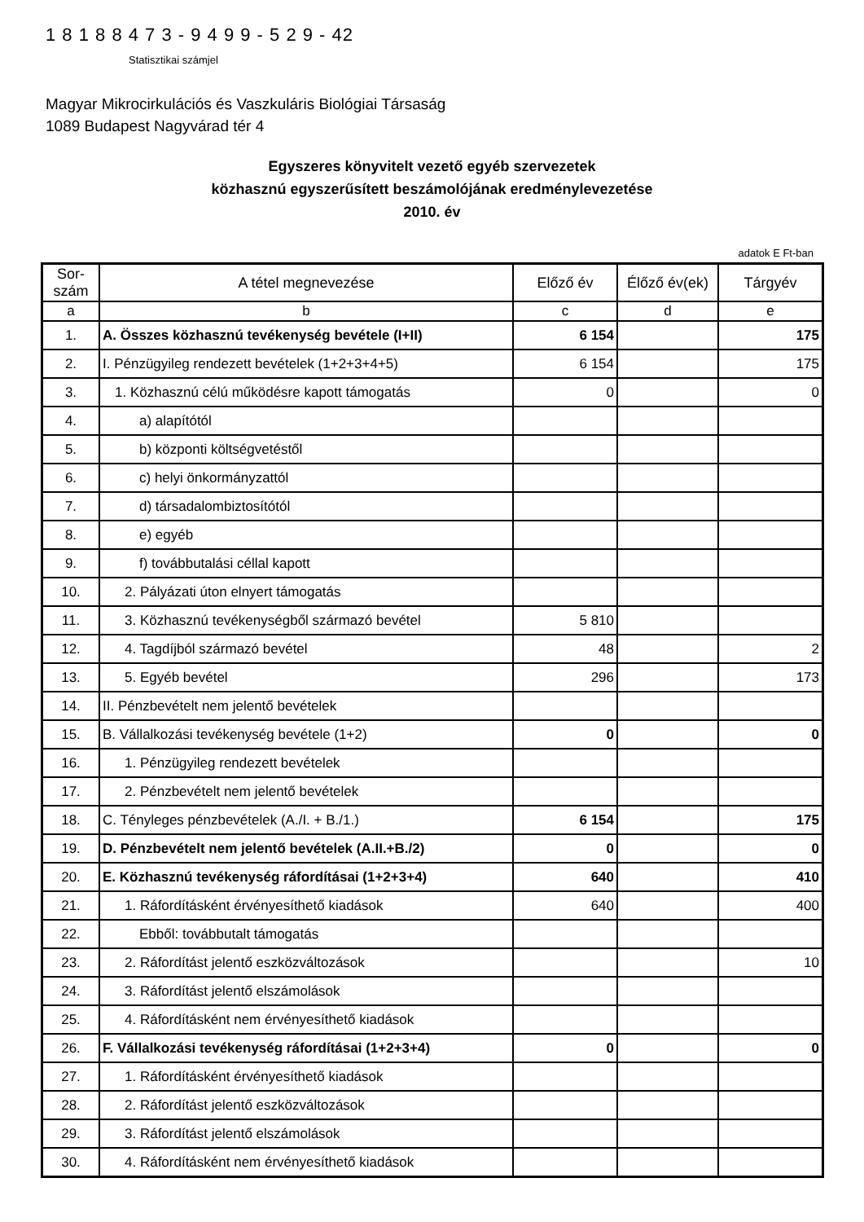1 8 1 8 8 4 7 3 - 9 4 9 9 - 5 2 9 - 42
Statisztikai számjel
Magyar Mikrocirkulációs és Vaszkuláris Biológiai Társaság
1089 Budapest Nagyvárad tér 4
Egyszeres könyvitelt vezető egyéb szervezetek
közhasznú egyszerűsített beszámolójának eredménylevezetése
2010. év
adatok E Ft-ban
| Sor-szám | A tétel megnevezése | Előző év | Élőző év(ek) | Tárgyév |
| --- | --- | --- | --- | --- |
| a | b | c | d | e |
| 1. | A. Összes közhasznú tevékenység bevétele (I+II) | 6 154 | | 175 |
| 2. | I. Pénzügyileg rendezett bevételek (1+2+3+4+5) | 6 154 | | 175 |
| 3. | 1. Közhasznú célú működésre kapott támogatás | 0 | | 0 |
| 4. | a) alapítótól | | | |
| 5. | b) központi költségvetéstől | | | |
| 6. | c) helyi önkormányzattól | | | |
| 7. | d) társadalombiztosítótól | | | |
| 8. | e) egyéb | | | |
| 9. | f) továbbutalási céllal kapott | | | |
| 10. | 2. Pályázati úton elnyert támogatás | | | |
| 11. | 3. Közhasznú tevékenységből származó bevétel | 5 810 | | |
| 12. | 4. Tagdíjból származó bevétel | 48 | | 2 |
| 13. | 5. Egyéb bevétel | 296 | | 173 |
| 14. | II. Pénzbevételt nem jelentő bevételek | | | |
| 15. | B. Vállalkozási tevékenység bevétele (1+2) | 0 | | 0 |
| 16. | 1. Pénzügyileg rendezett bevételek | | | |
| 17. | 2. Pénzbevételt nem jelentő bevételek | | | |
| 18. | C. Tényleges pénzbevételek (A./I. + B./1.) | 6 154 | | 175 |
| 19. | D. Pénzbevételt nem jelentő bevételek (A.II.+B./2) | 0 | | 0 |
| 20. | E. Közhasznú tevékenység ráfordításai (1+2+3+4) | 640 | | 410 |
| 21. | 1. Ráfordításként érvényesíthető kiadások | 640 | | 400 |
| 22. | Ebből: továbbutalt támogatás | | | |
| 23. | 2. Ráfordítást jelentő eszközváltozások | | | 10 |
| 24. | 3. Ráfordítást jelentő elszámolások | | | |
| 25. | 4. Ráfordításként nem érvényesíthető kiadások | | | |
| 26. | F. Vállalkozási tevékenység ráfordításai (1+2+3+4) | 0 | | 0 |
| 27. | 1. Ráfordításként érvényesíthető kiadások | | | |
| 28. | 2. Ráfordítást jelentő eszközváltozások | | | |
| 29. | 3. Ráfordítást jelentő elszámolások | | | |
| 30. | 4. Ráfordításként nem érvényesíthető kiadások | | | |